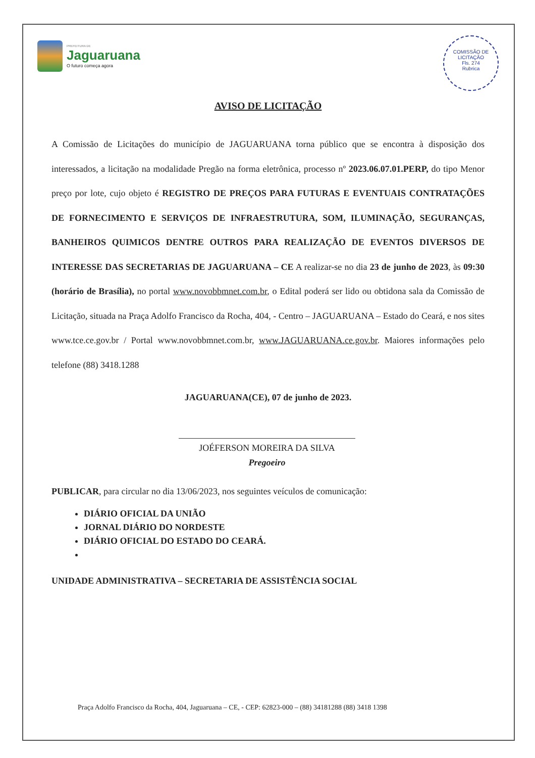PREFEITURA DE
Jaguaruana
O futuro começa agora
COMISSÃO DE LICITAÇÃO
Fls. 274
Rubrica
AVISO DE LICITAÇÃO
A Comissão de Licitações do município de JAGUARUANA torna público que se encontra à disposição dos interessados, a licitação na modalidade Pregão na forma eletrônica, processo nº 2023.06.07.01.PERP, do tipo Menor preço por lote, cujo objeto é REGISTRO DE PREÇOS PARA FUTURAS E EVENTUAIS CONTRATAÇÕES DE FORNECIMENTO E SERVIÇOS DE INFRAESTRUTURA, SOM, ILUMINAÇÃO, SEGURANÇAS, BANHEIROS QUIMICOS DENTRE OUTROS PARA REALIZAÇÃO DE EVENTOS DIVERSOS DE INTERESSE DAS SECRETARIAS DE JAGUARUANA – CE A realizar-se no dia 23 de junho de 2023, às 09:30 (horário de Brasília), no portal www.novobbmnet.com.br, o Edital poderá ser lido ou obtidona sala da Comissão de Licitação, situada na Praça Adolfo Francisco da Rocha, 404, - Centro – JAGUARUANA – Estado do Ceará, e nos sites www.tce.ce.gov.br / Portal www.novobbmnet.com.br, www.JAGUARUANA.ce.gov.br. Maiores informações pelo telefone (88) 3418.1288
JAGUARUANA(CE), 07 de junho de 2023.
JOÉFERSON MOREIRA DA SILVA
Pregoeiro
PUBLICAR, para circular no dia 13/06/2023, nos seguintes veículos de comunicação:
DIÁRIO OFICIAL DA UNIÃO
JORNAL DIÁRIO DO NORDESTE
DIÁRIO OFICIAL DO ESTADO DO CEARÁ.
UNIDADE ADMINISTRATIVA – SECRETARIA DE ASSISTÊNCIA SOCIAL
Praça Adolfo Francisco da Rocha, 404, Jaguaruana – CE, - CEP: 62823-000 – (88) 34181288 (88) 3418 1398